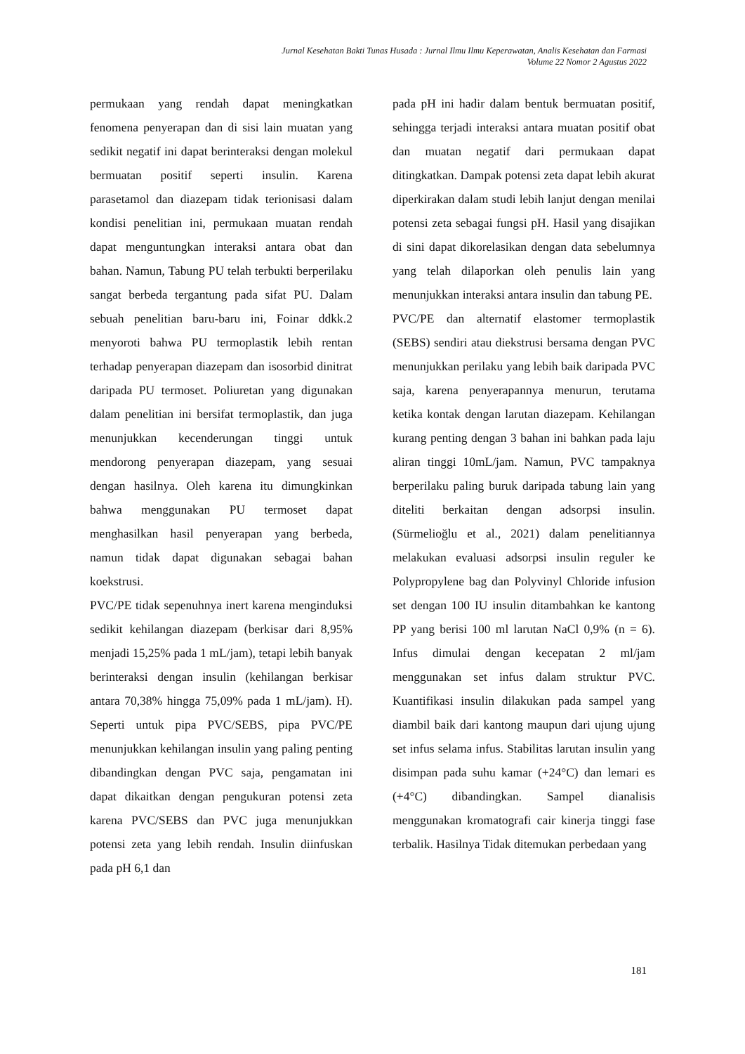Jurnal Kesehatan Bakti Tunas Husada : Jurnal Ilmu Ilmu Keperawatan, Analis Kesehatan dan Farmasi
Volume 22 Nomor 2 Agustus 2022
permukaan yang rendah dapat meningkatkan fenomena penyerapan dan di sisi lain muatan yang sedikit negatif ini dapat berinteraksi dengan molekul bermuatan positif seperti insulin. Karena parasetamol dan diazepam tidak terionisasi dalam kondisi penelitian ini, permukaan muatan rendah dapat menguntungkan interaksi antara obat dan bahan. Namun, Tabung PU telah terbukti berperilaku sangat berbeda tergantung pada sifat PU. Dalam sebuah penelitian baru-baru ini, Foinar ddkk.2 menyoroti bahwa PU termoplastik lebih rentan terhadap penyerapan diazepam dan isosorbid dinitrat daripada PU termoset. Poliuretan yang digunakan dalam penelitian ini bersifat termoplastik, dan juga menunjukkan kecenderungan tinggi untuk mendorong penyerapan diazepam, yang sesuai dengan hasilnya. Oleh karena itu dimungkinkan bahwa menggunakan PU termoset dapat menghasilkan hasil penyerapan yang berbeda, namun tidak dapat digunakan sebagai bahan koekstrusi.
PVC/PE tidak sepenuhnya inert karena menginduksi sedikit kehilangan diazepam (berkisar dari 8,95% menjadi 15,25% pada 1 mL/jam), tetapi lebih banyak berinteraksi dengan insulin (kehilangan berkisar antara 70,38% hingga 75,09% pada 1 mL/jam). H). Seperti untuk pipa PVC/SEBS, pipa PVC/PE menunjukkan kehilangan insulin yang paling penting dibandingkan dengan PVC saja, pengamatan ini dapat dikaitkan dengan pengukuran potensi zeta karena PVC/SEBS dan PVC juga menunjukkan potensi zeta yang lebih rendah. Insulin diinfuskan pada pH 6,1 dan
pada pH ini hadir dalam bentuk bermuatan positif, sehingga terjadi interaksi antara muatan positif obat dan muatan negatif dari permukaan dapat ditingkatkan. Dampak potensi zeta dapat lebih akurat diperkirakan dalam studi lebih lanjut dengan menilai potensi zeta sebagai fungsi pH. Hasil yang disajikan di sini dapat dikorelasikan dengan data sebelumnya yang telah dilaporkan oleh penulis lain yang menunjukkan interaksi antara insulin dan tabung PE.
PVC/PE dan alternatif elastomer termoplastik (SEBS) sendiri atau diekstrusi bersama dengan PVC menunjukkan perilaku yang lebih baik daripada PVC saja, karena penyerapannya menurun, terutama ketika kontak dengan larutan diazepam. Kehilangan kurang penting dengan 3 bahan ini bahkan pada laju aliran tinggi 10mL/jam. Namun, PVC tampaknya berperilaku paling buruk daripada tabung lain yang diteliti berkaitan dengan adsorpsi insulin. (Sürmelioğlu et al., 2021) dalam penelitiannya melakukan evaluasi adsorpsi insulin reguler ke Polypropylene bag dan Polyvinyl Chloride infusion set dengan 100 IU insulin ditambahkan ke kantong PP yang berisi 100 ml larutan NaCl 0,9% (n = 6). Infus dimulai dengan kecepatan 2 ml/jam menggunakan set infus dalam struktur PVC. Kuantifikasi insulin dilakukan pada sampel yang diambil baik dari kantong maupun dari ujung ujung set infus selama infus. Stabilitas larutan insulin yang disimpan pada suhu kamar (+24°C) dan lemari es (+4°C) dibandingkan. Sampel dianalisis menggunakan kromatografi cair kinerja tinggi fase terbalik. Hasilnya Tidak ditemukan perbedaan yang
181